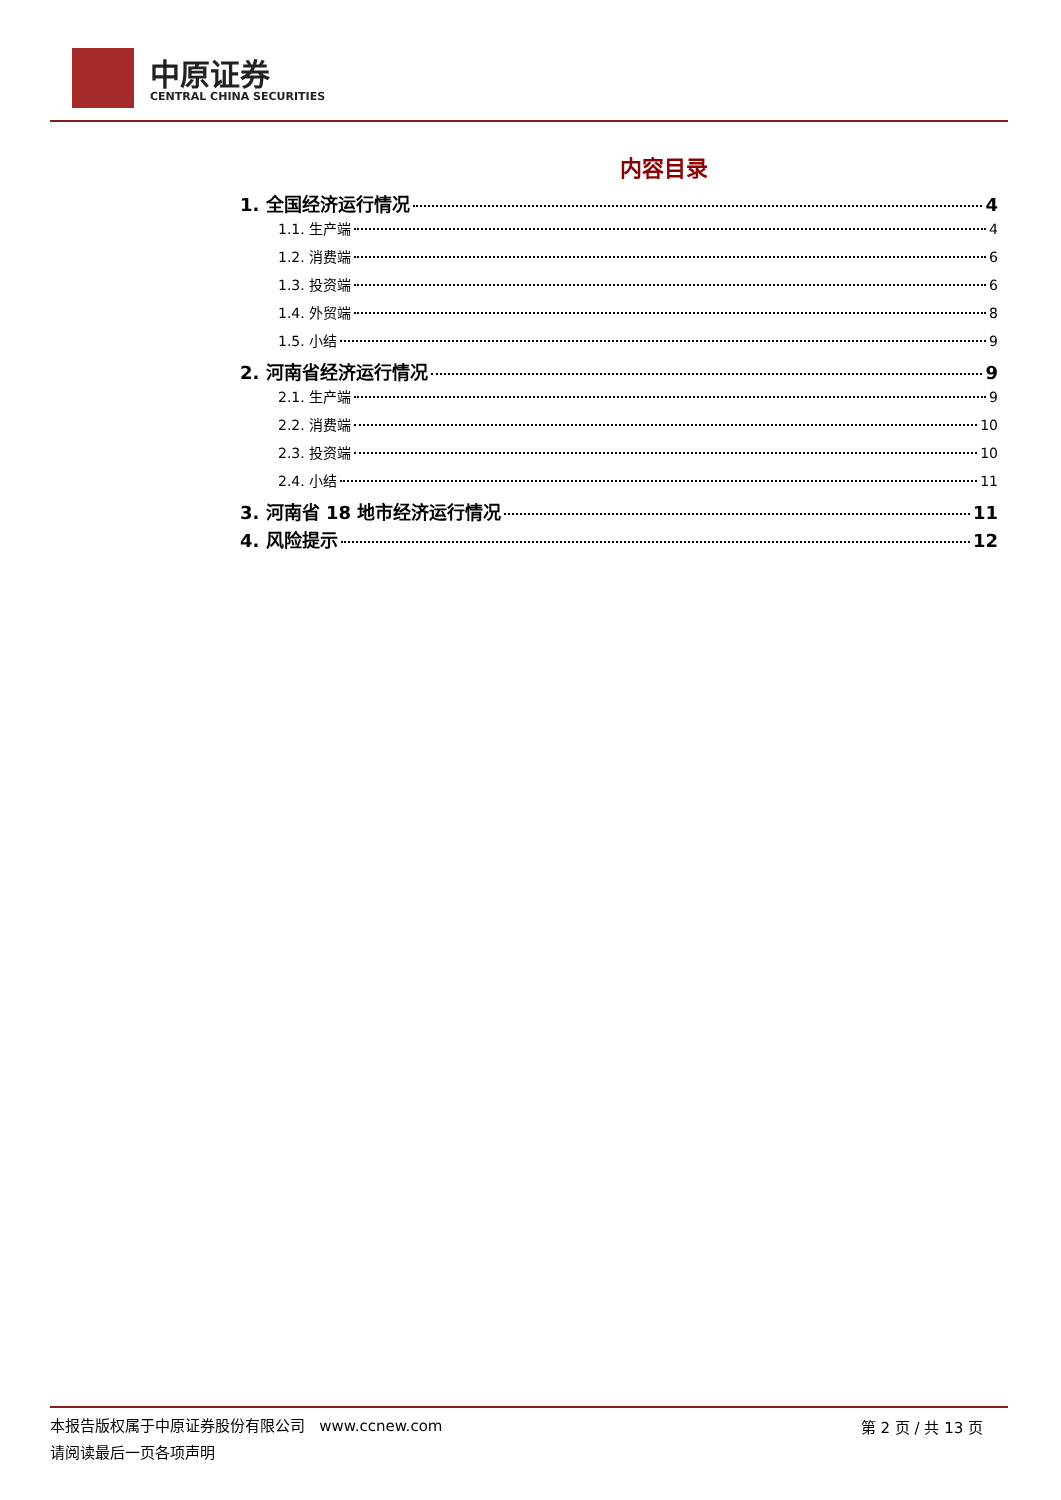中原证券
CENTRAL CHINA SECURITIES
内容目录
1. 全国经济运行情况 4
1.1. 生产端 4
1.2. 消费端 6
1.3. 投资端 6
1.4. 外贸端 8
1.5. 小结 9
2. 河南省经济运行情况 9
2.1. 生产端 9
2.2. 消费端 10
2.3. 投资端 10
2.4. 小结 11
3. 河南省 18 地市经济运行情况 11
4. 风险提示 12
本报告版权属于中原证券股份有限公司 www.ccnew.com
请阅读最后一页各项声明
第 2 页 / 共 13 页